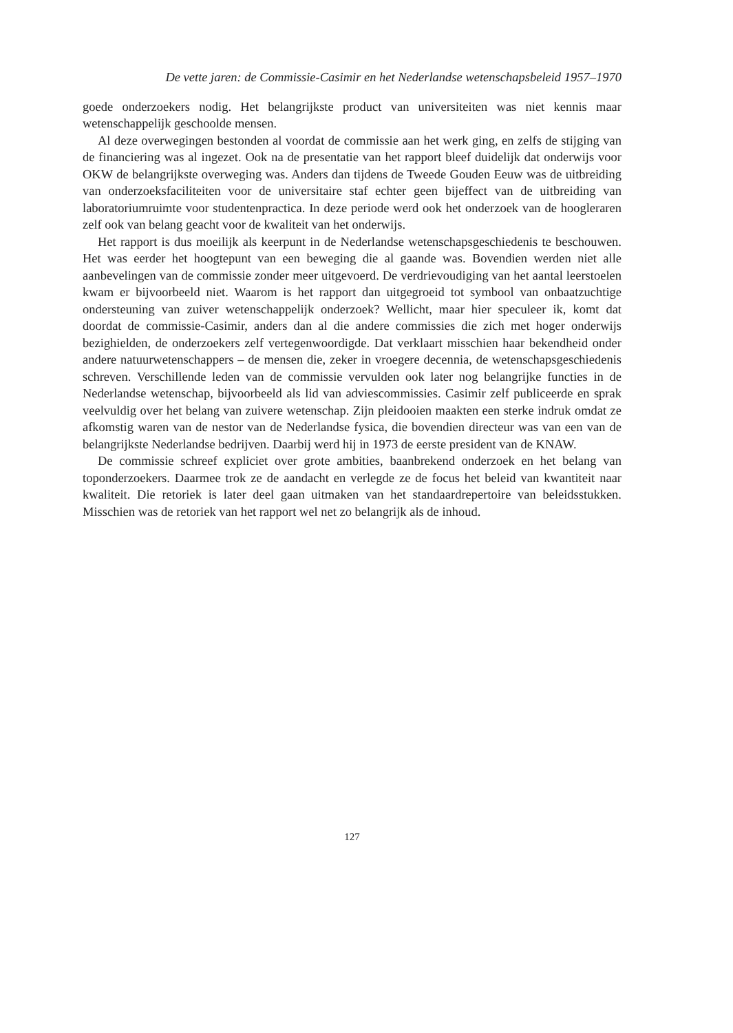De vette jaren: de Commissie-Casimir en het Nederlandse wetenschapsbeleid 1957–1970
goede onderzoekers nodig. Het belangrijkste product van universiteiten was niet kennis maar wetenschappelijk geschoolde mensen.
Al deze overwegingen bestonden al voordat de commissie aan het werk ging, en zelfs de stijging van de financiering was al ingezet. Ook na de presentatie van het rapport bleef duidelijk dat onderwijs voor OKW de belangrijkste overweging was. Anders dan tijdens de Tweede Gouden Eeuw was de uitbreiding van onderzoeksfaciliteiten voor de universitaire staf echter geen bijeffect van de uitbreiding van laboratoriumruimte voor studentenprac­tica. In deze periode werd ook het onderzoek van de hoogleraren zelf ook van belang geacht voor de kwaliteit van het onderwijs.
Het rapport is dus moeilijk als keerpunt in de Nederlandse wetenschapsgeschiedenis te beschouwen. Het was eerder het hoogtepunt van een beweging die al gaande was. Bovendien werden niet alle aanbevelingen van de commissie zonder meer uitgevoerd. De verdrievou­diging van het aantal leerstoelen kwam er bijvoorbeeld niet. Waarom is het rapport dan uitgegroeid tot symbool van onbaatzuchtige ondersteuning van zuiver wetenschappelijk onderzoek? Wellicht, maar hier speculeer ik, komt dat doordat de commissie-Casimir, anders dan al die andere commissies die zich met hoger onderwijs bezighielden, de onderzoekers zelf vertegenwoordigde. Dat verklaart misschien haar bekendheid onder andere natuur­wetenschappers – de mensen die, zeker in vroegere decennia, de wetenschapsgeschiedenis schreven. Verschillende leden van de commissie vervulden ook later nog belangrijke func­ties in de Nederlandse wetenschap, bijvoorbeeld als lid van adviescommissies. Casimir zelf publiceerde en sprak veelvuldig over het belang van zuivere wetenschap. Zijn pleidooien maakten een sterke indruk omdat ze afkomstig waren van de nestor van de Nederlandse fysica, die bovendien directeur was van een van de belangrijkste Nederlandse bedrijven. Daarbij werd hij in 1973 de eerste president van de KNAW.
De commissie schreef expliciet over grote ambities, baanbrekend onderzoek en het belang van toponderzoekers. Daarmee trok ze de aandacht en verlegde ze de focus het beleid van kwantiteit naar kwaliteit. Die retoriek is later deel gaan uitmaken van het standaardreper­toire van beleidsstukken. Misschien was de retoriek van het rapport wel net zo belangrijk als de inhoud.
127